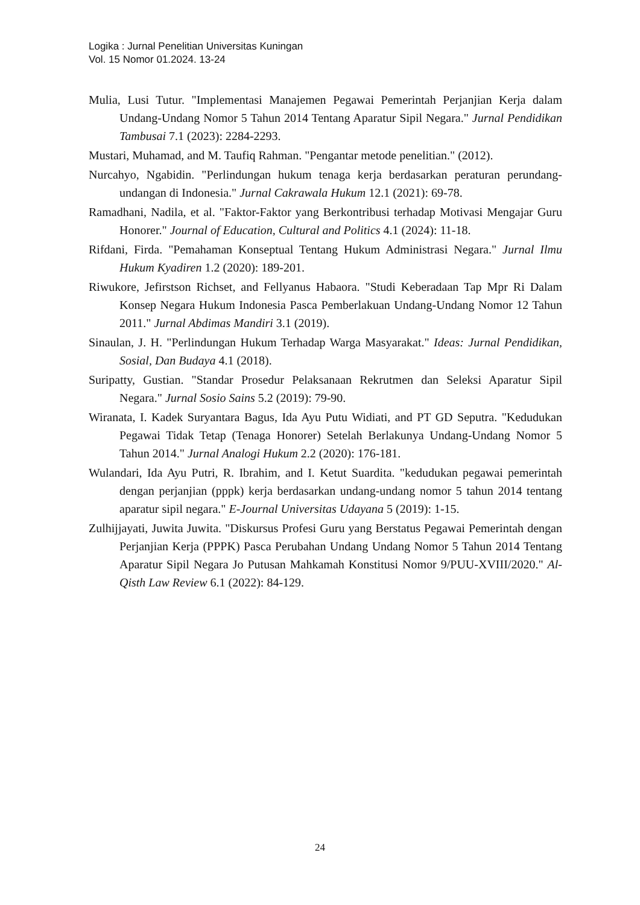Logika : Jurnal Penelitian Universitas Kuningan
Vol. 15 Nomor 01.2024. 13-24
Mulia, Lusi Tutur. "Implementasi Manajemen Pegawai Pemerintah Perjanjian Kerja dalam Undang-Undang Nomor 5 Tahun 2014 Tentang Aparatur Sipil Negara." Jurnal Pendidikan Tambusai 7.1 (2023): 2284-2293.
Mustari, Muhamad, and M. Taufiq Rahman. "Pengantar metode penelitian." (2012).
Nurcahyo, Ngabidin. "Perlindungan hukum tenaga kerja berdasarkan peraturan perundang-undangan di Indonesia." Jurnal Cakrawala Hukum 12.1 (2021): 69-78.
Ramadhani, Nadila, et al. "Faktor-Faktor yang Berkontribusi terhadap Motivasi Mengajar Guru Honorer." Journal of Education, Cultural and Politics 4.1 (2024): 11-18.
Rifdani, Firda. "Pemahaman Konseptual Tentang Hukum Administrasi Negara." Jurnal Ilmu Hukum Kyadiren 1.2 (2020): 189-201.
Riwukore, Jefirstson Richset, and Fellyanus Habaora. "Studi Keberadaan Tap Mpr Ri Dalam Konsep Negara Hukum Indonesia Pasca Pemberlakuan Undang-Undang Nomor 12 Tahun 2011." Jurnal Abdimas Mandiri 3.1 (2019).
Sinaulan, J. H. "Perlindungan Hukum Terhadap Warga Masyarakat." Ideas: Jurnal Pendidikan, Sosial, Dan Budaya 4.1 (2018).
Suripatty, Gustian. "Standar Prosedur Pelaksanaan Rekrutmen dan Seleksi Aparatur Sipil Negara." Jurnal Sosio Sains 5.2 (2019): 79-90.
Wiranata, I. Kadek Suryantara Bagus, Ida Ayu Putu Widiati, and PT GD Seputra. "Kedudukan Pegawai Tidak Tetap (Tenaga Honorer) Setelah Berlakunya Undang-Undang Nomor 5 Tahun 2014." Jurnal Analogi Hukum 2.2 (2020): 176-181.
Wulandari, Ida Ayu Putri, R. Ibrahim, and I. Ketut Suardita. "kedudukan pegawai pemerintah dengan perjanjian (pppk) kerja berdasarkan undang-undang nomor 5 tahun 2014 tentang aparatur sipil negara." E-Journal Universitas Udayana 5 (2019): 1-15.
Zulhijjayati, Juwita Juwita. "Diskursus Profesi Guru yang Berstatus Pegawai Pemerintah dengan Perjanjian Kerja (PPPK) Pasca Perubahan Undang Undang Nomor 5 Tahun 2014 Tentang Aparatur Sipil Negara Jo Putusan Mahkamah Konstitusi Nomor 9/PUU-XVIII/2020." Al-Qisth Law Review 6.1 (2022): 84-129.
24